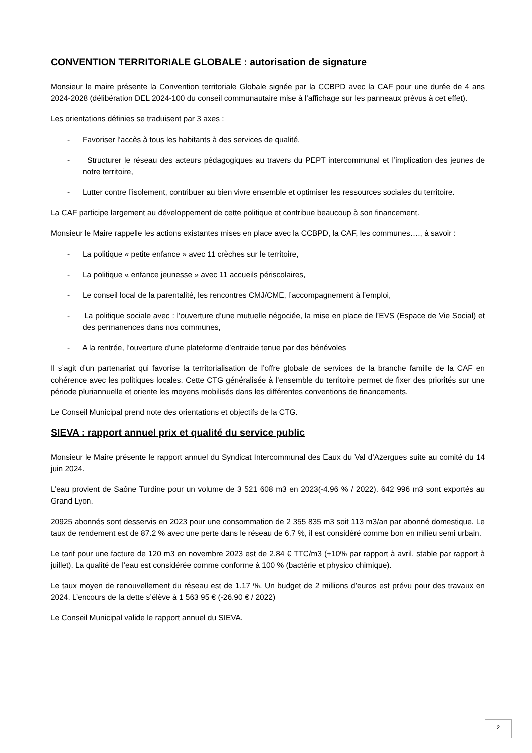CONVENTION TERRITORIALE GLOBALE : autorisation de signature
Monsieur le maire présente la Convention territoriale Globale signée par la CCBPD avec la CAF pour une durée de 4 ans 2024-2028 (délibération DEL 2024-100 du conseil communautaire mise à l’affichage sur les panneaux prévus à cet effet).
Les orientations définies se traduisent par 3 axes :
- Favoriser l’accès à tous les habitants à des services de qualité,
- Structurer le réseau des acteurs pédagogiques au travers du PEPT intercommunal et l’implication des jeunes de notre territoire,
- Lutter contre l’isolement, contribuer au bien vivre ensemble et optimiser les ressources sociales du territoire.
La CAF participe largement au développement de cette politique et contribue beaucoup à son financement.
Monsieur le Maire rappelle les actions existantes mises en place avec la CCBPD, la CAF, les communes…., à savoir :
- La politique « petite enfance » avec 11 crèches sur le territoire,
- La politique « enfance jeunesse » avec 11 accueils périscolaires,
- Le conseil local de la parentalité, les rencontres CMJ/CME, l’accompagnement à l’emploi,
- La politique sociale avec : l’ouverture d’une mutuelle négociée, la mise en place de l’EVS (Espace de Vie Social) et des permanences dans nos communes,
- A la rentrée, l’ouverture d’une plateforme d’entraide tenue par des bénévoles
Il s’agit d’un partenariat qui favorise la territorialisation de l’offre globale de services de la branche famille de la CAF en cohérence avec les politiques locales. Cette CTG généralisée à l’ensemble du territoire permet de fixer des priorités sur une période pluriannuelle et oriente les moyens mobilisés dans les différentes conventions de financements.
Le Conseil Municipal prend note des orientations et objectifs de la CTG.
SIEVA : rapport annuel prix et qualité du service public
Monsieur le Maire présente le rapport annuel du Syndicat Intercommunal des Eaux du Val d’Azergues suite au comité du 14 juin 2024.
L’eau provient de Saône Turdine pour un volume de 3 521 608 m3 en 2023(-4.96 % / 2022). 642 996 m3 sont exportés au Grand Lyon.
20925 abonnés sont desservis en 2023 pour une consommation de 2 355 835 m3 soit 113 m3/an par abonné domestique. Le taux de rendement est de 87.2 % avec une perte dans le réseau de 6.7 %, il est considéré comme bon en milieu semi urbain.
Le tarif pour une facture de 120 m3 en novembre 2023 est de 2.84 € TTC/m3 (+10% par rapport à avril, stable par rapport à juillet). La qualité de l’eau est considérée comme conforme à 100 % (bactérie et physico chimique).
Le taux moyen de renouvellement du réseau est de 1.17 %. Un budget de 2 millions d’euros est prévu pour des travaux en 2024. L’encours de la dette s’élève à 1 563 95 € (-26.90 € / 2022)
Le Conseil Municipal valide le rapport annuel du SIEVA.
2